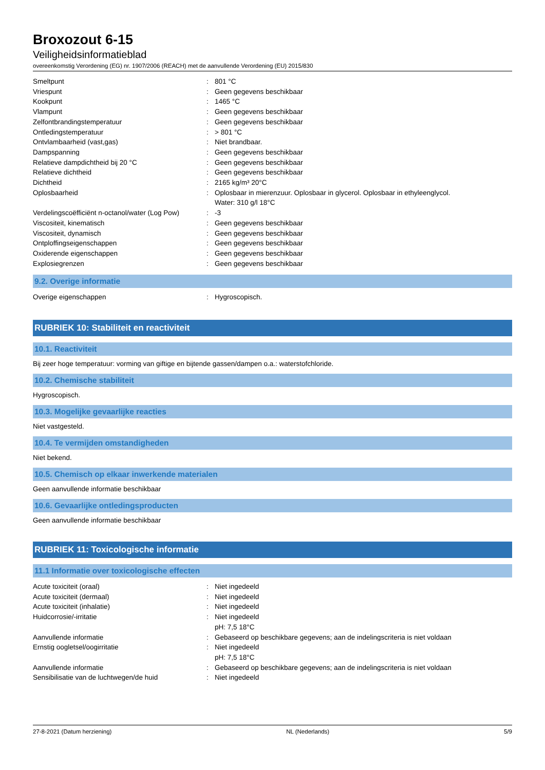Broxozout 6-15
Veiligheidsinformatieblad
overeenkomstig Verordening (EG) nr. 1907/2006 (REACH) met de aanvullende Verordening (EU) 2015/830
| Smeltpunt | : | 801 °C |
| Vriespunt | : | Geen gegevens beschikbaar |
| Kookpunt | : | 1465 °C |
| Vlampunt | : | Geen gegevens beschikbaar |
| Zelfontbrandingstemperatuur | : | Geen gegevens beschikbaar |
| Ontledingstemperatuur | : | > 801 °C |
| Ontvlambaarheid (vast,gas) | : | Niet brandbaar. |
| Dampspanning | : | Geen gegevens beschikbaar |
| Relatieve dampdichtheid bij 20 °C | : | Geen gegevens beschikbaar |
| Relatieve dichtheid | : | Geen gegevens beschikbaar |
| Dichtheid | : | 2165 kg/m³ 20°C |
| Oplosbaarheid | : | Oplosbaar in mierenzuur. Oplosbaar in glycerol. Oplosbaar in ethyleenglycol. Water: 310 g/l 18°C |
| Verdelingscoëfficiënt n-octanol/water (Log Pow) | : | -3 |
| Viscositeit, kinematisch | : | Geen gegevens beschikbaar |
| Viscositeit, dynamisch | : | Geen gegevens beschikbaar |
| Ontploffingseigenschappen | : | Geen gegevens beschikbaar |
| Oxiderende eigenschappen | : | Geen gegevens beschikbaar |
| Explosiegrenzen | : | Geen gegevens beschikbaar |
9.2. Overige informatie
| Overige eigenschappen | : | Hygroscopisch. |
RUBRIEK 10: Stabiliteit en reactiviteit
10.1. Reactiviteit
Bij zeer hoge temperatuur: vorming van giftige en bijtende gassen/dampen o.a.: waterstofchloride.
10.2. Chemische stabiliteit
Hygroscopisch.
10.3. Mogelijke gevaarlijke reacties
Niet vastgesteld.
10.4. Te vermijden omstandigheden
Niet bekend.
10.5. Chemisch op elkaar inwerkende materialen
Geen aanvullende informatie beschikbaar
10.6. Gevaarlijke ontledingsproducten
Geen aanvullende informatie beschikbaar
RUBRIEK 11: Toxicologische informatie
11.1 Informatie over toxicologische effecten
| Acute toxiciteit (oraal) | : | Niet ingedeeld |
| Acute toxiciteit (dermaal) | : | Niet ingedeeld |
| Acute toxiciteit (inhalatie) | : | Niet ingedeeld |
| Huidcorrosie/-irritatie | : | Niet ingedeeld pH: 7,5 18°C |
| Aanvullende informatie | : | Gebaseerd op beschikbare gegevens; aan de indelingscriteria is niet voldaan |
| Ernstig oogletsel/oogirritatie | : | Niet ingedeeld pH: 7,5 18°C |
| Aanvullende informatie | : | Gebaseerd op beschikbare gegevens; aan de indelingscriteria is niet voldaan |
| Sensibilisatie van de luchtwegen/de huid | : | Niet ingedeeld |
27-8-2021 (Datum herziening) NL (Nederlands) 5/9